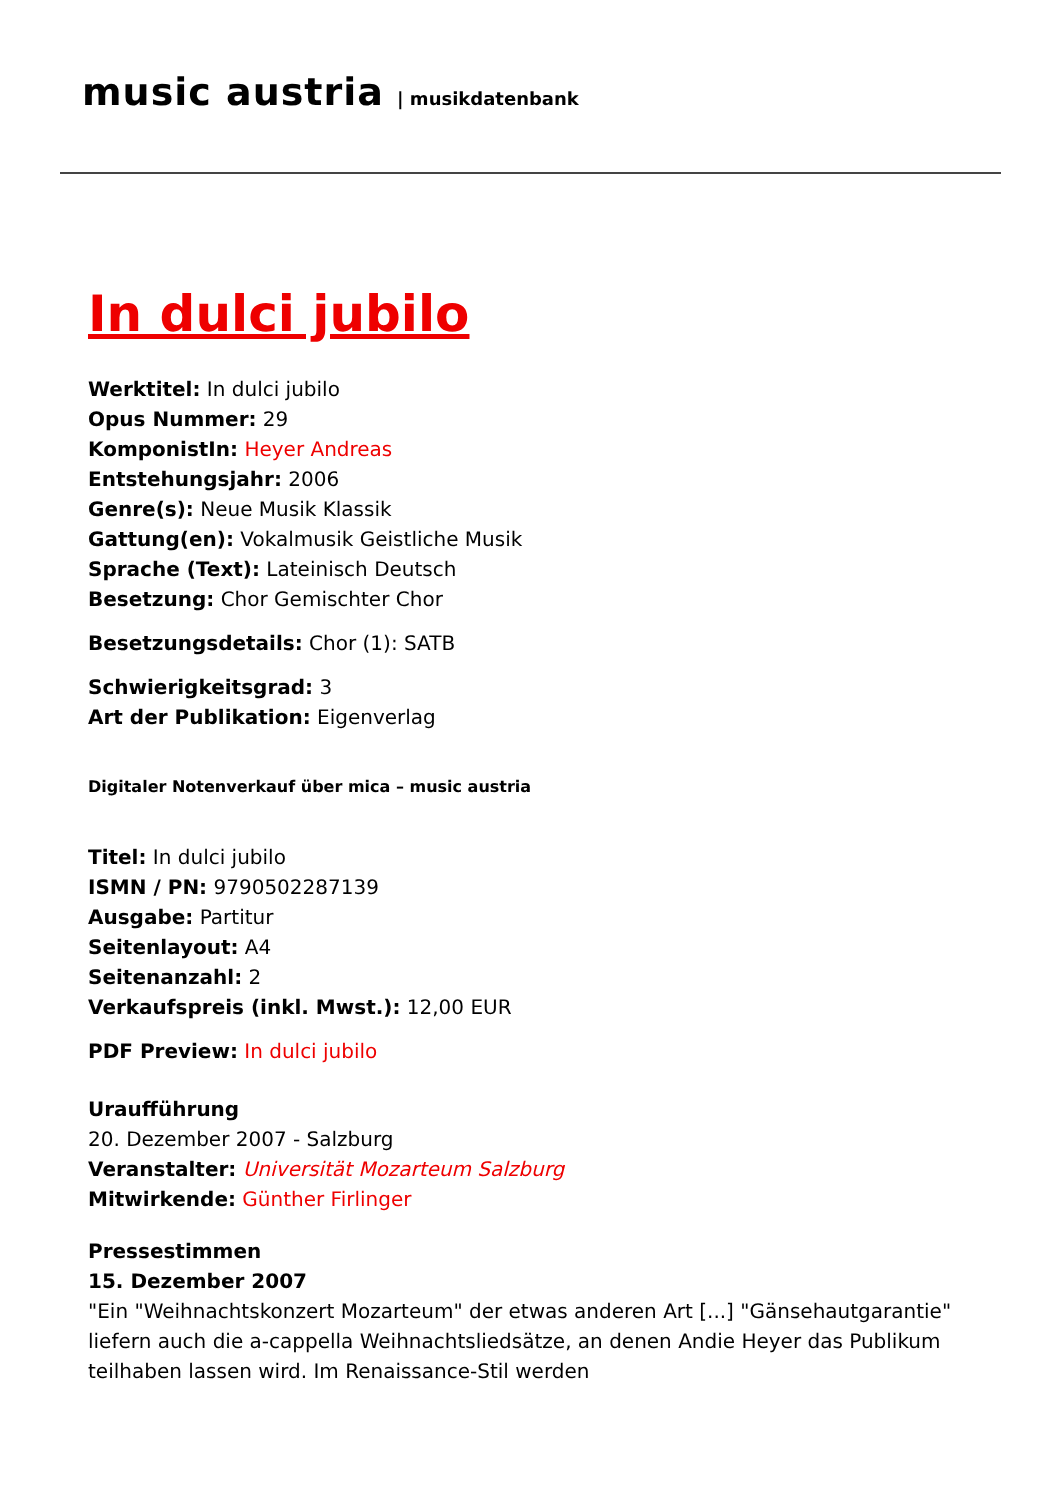music austria | musikdatenbank
In dulci jubilo
Werktitel: In dulci jubilo
Opus Nummer: 29
KomponistIn: Heyer Andreas
Entstehungsjahr: 2006
Genre(s): Neue Musik Klassik
Gattung(en): Vokalmusik Geistliche Musik
Sprache (Text): Lateinisch Deutsch
Besetzung: Chor Gemischter Chor
Besetzungsdetails: Chor (1): SATB
Schwierigkeitsgrad: 3
Art der Publikation: Eigenverlag
Digitaler Notenverkauf über mica – music austria
Titel: In dulci jubilo
ISMN / PN: 9790502287139
Ausgabe: Partitur
Seitenlayout: A4
Seitenanzahl: 2
Verkaufspreis (inkl. Mwst.): 12,00 EUR
PDF Preview: In dulci jubilo
Uraufführung
20. Dezember 2007 - Salzburg
Veranstalter: Universität Mozarteum Salzburg
Mitwirkende: Günther Firlinger
Pressestimmen
15. Dezember 2007
"Ein "Weihnachtskonzert Mozarteum" der etwas anderen Art [...] "Gänsehautgarantie" liefern auch die a-cappella Weihnachtsliedsätze, an denen Andie Heyer das Publikum teilhaben lassen wird. Im Renaissance-Stil werden